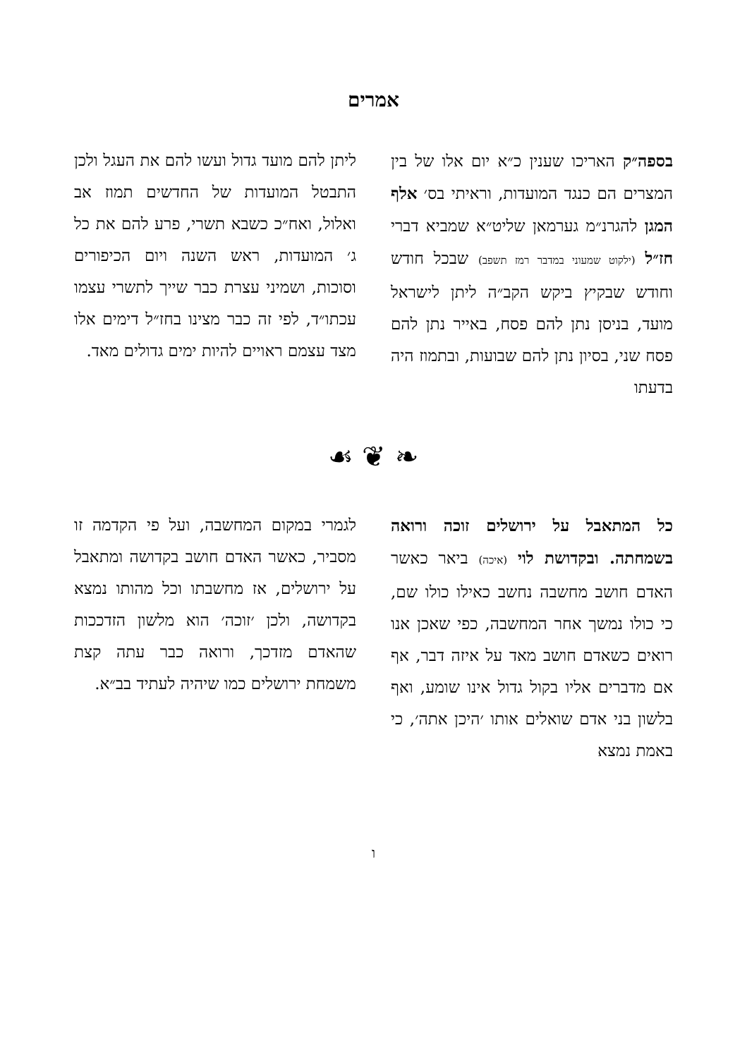אמרים
בספה״ק האריכו שענין כ״א יום אלו של בין המצרים הם כנגד המועדות, וראיתי בס׳ אלף המגן להגרנ״מ גערמאן שליט״א שמביא דברי חז״ל (ילקוט שמעוני במדבר רמז תשפב) שבכל חודש וחודש שבקיץ ביקש הקב״ה ליתן לישראל מועד, בניסן נתן להם פסח, באייר נתן להם פסח שני, בסיון נתן להם שבועות, ובתמוז היה בדעתו
ליתן להם מועד גדול ועשו להם את העגל ולכן התבטל המועדות של החדשים תמוז אב ואלול, ואח״כ כשבא תשרי, פרע להם את כל ג׳ המועדות, ראש השנה ויום הכיפורים וסוכות, ושמיני עצרת כבר שייך לתשרי עצמו עכתו״ד, לפי זה כבר מצינו בחז״ל דימים אלו מצד עצמם ראויים להיות ימים גדולים מאד.
❧ ❦ ☙
כל המתאבל על ירושלים זוכה ורואה בשמחתה. ובקדושת לוי (איכה) ביאר כאשר האדם חושב מחשבה נחשב כאילו כולו שם, כי כולו נמשך אחר המחשבה, כפי שאכן אנו רואים כשאדם חושב מאד על איזה דבר, אף אם מדברים אליו בקול גדול אינו שומע, ואף בלשון בני אדם שואלים אותו ׳היכן אתה׳, כי באמת נמצא
לגמרי במקום המחשבה, ועל פי הקדמה זו מסביר, כאשר האדם חושב בקדושה ומתאבל על ירושלים, אז מחשבתו וכל מהותו נמצא בקדושה, ולכן ׳זוכה׳ הוא מלשון הזדככות שהאדם מזדכך, ורואה כבר עתה קצת משמחת ירושלים כמו שיהיה לעתיד בב״א.
ו